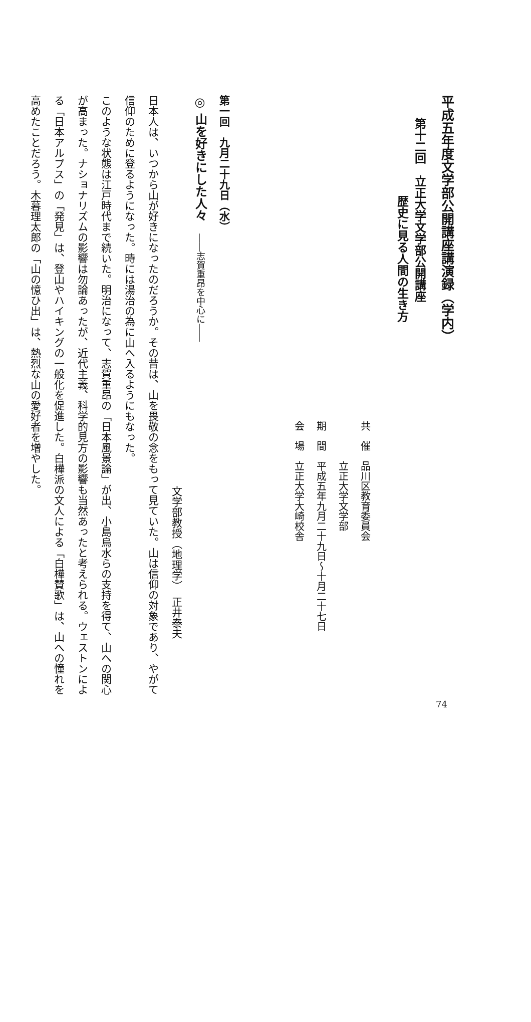平成五年度文学部公開講座講演録（学内）
第十二回　立正大学文学部公開講座
歴史に見る人間の生き方
共　催　品川区教育委員会
　　　　立正大学文学部
期　間　平成五年九月二十九日～十月二十七日
会　場　立正大学大崎校舎
第一回　九月二十九日（水）
◎ 山を好きにした人々　――志賀重昂を中心に――
文学部教授（地理学）　正井泰夫
日本人は、いつから山が好きになったのだろうか。その昔は、山を畏敬の念をもって見ていた。山は信仰の対象であり、やがて信仰のために登るようになった。時には湯治の為に山へ入るようにもなった。
このような状態は江戸時代まで続いた。明治になって、志賀重昂の「日本風景論」が出、小島烏水らの支持を得て、山への関心が高まった。ナショナリズムの影響は勿論あったが、近代主義、科学的見方の影響も当然あったと考えられる。ウェストンによる「日本アルプス」の「発見」は、登山やハイキングの一般化を促進した。白樺派の文人による「白樺賛歌」は、山への憧れを高めたことだろう。木暮理太郎の「山の憶ひ出」は、熱烈な山の愛好者を増やした。
74